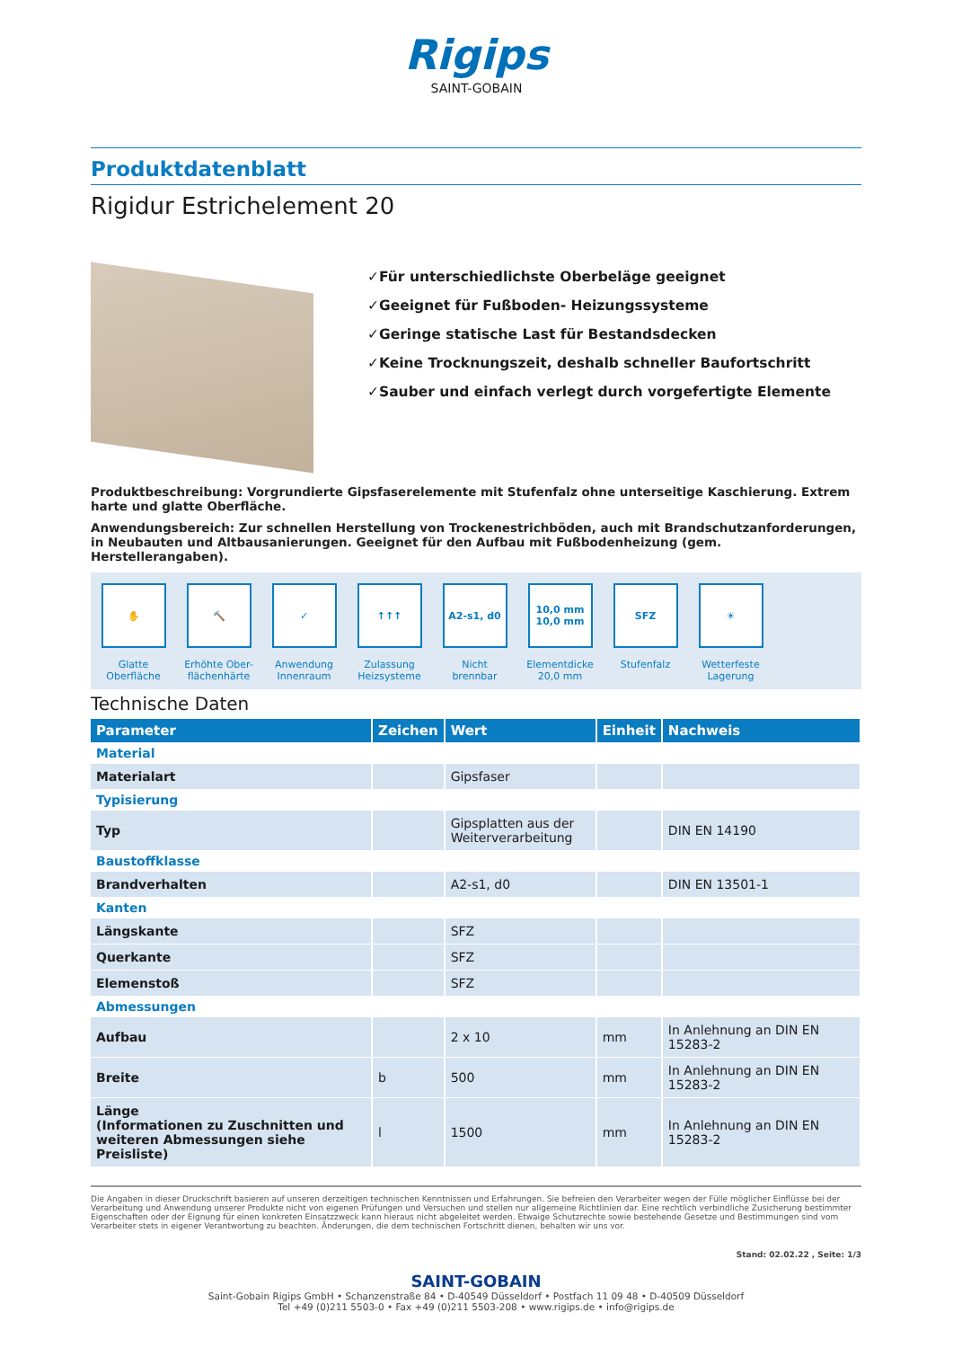Rigips
SAINT-GOBAIN
Produktdatenblatt
Rigidur Estrichelement 20
✓Für unterschiedlichste Oberbeläge geeignet
✓Geeignet für Fußboden- Heizungssysteme
✓Geringe statische Last für Bestandsdecken
✓Keine Trocknungszeit, deshalb schneller Baufortschritt
✓Sauber und einfach verlegt durch vorgefertigte Elemente
Produktbeschreibung: Vorgrundierte Gipsfaserelemente mit Stufenfalz ohne unterseitige Kaschierung. Extrem harte und glatte Oberfläche.
Anwendungsbereich: Zur schnellen Herstellung von Trockenestrichböden, auch mit Brandschutzanforderungen, in Neubauten und Altbausanierungen. Geeignet für den Aufbau mit Fußbodenheizung (gem. Herstellerangaben).
✋
Glatte
Oberfläche
🔨
Erhöhte Ober-
flächenhärte
✓
Anwendung
Innenraum
↑↑↑
Zulassung
Heizsysteme
A2-s1, d0
Nicht
brennbar
10,0 mm
10,0 mm
Elementdicke
20,0 mm
SFZ
Stufenfalz
☀
Wetterfeste
Lagerung
Technische Daten
| Parameter | Zeichen | Wert | Einheit | Nachweis |
| --- | --- | --- | --- | --- |
| Material | | | | |
| Materialart | | Gipsfaser | | |
| Typisierung | | | | |
| Typ | | Gipsplatten aus der Weiterverarbeitung | | DIN EN 14190 |
| Baustoffklasse | | | | |
| Brandverhalten | | A2-s1, d0 | | DIN EN 13501-1 |
| Kanten | | | | |
| Längskante | | SFZ | | |
| Querkante | | SFZ | | |
| Elemenstoß | | SFZ | | |
| Abmessungen | | | | |
| Aufbau | | 2 x 10 | mm | In Anlehnung an DIN EN 15283-2 |
| Breite | b | 500 | mm | In Anlehnung an DIN EN 15283-2 |
| Länge (Informationen zu Zuschnitten und weiteren Abmessungen siehe Preisliste) | l | 1500 | mm | In Anlehnung an DIN EN 15283-2 |
Die Angaben in dieser Druckschrift basieren auf unseren derzeitigen technischen Kenntnissen und Erfahrungen. Sie befreien den Verarbeiter wegen der Fülle möglicher Einflüsse bei der Verarbeitung und Anwendung unserer Produkte nicht von eigenen Prüfungen und Versuchen und stellen nur allgemeine Richtlinien dar. Eine rechtlich verbindliche Zusicherung bestimmter Eigenschaften oder der Eignung für einen konkreten Einsatzzweck kann hieraus nicht abgeleitet werden. Etwaige Schutzrechte sowie bestehende Gesetze und Bestimmungen sind vom Verarbeiter stets in eigener Verantwortung zu beachten. Änderungen, die dem technischen Fortschritt dienen, behalten wir uns vor.
Stand: 02.02.22 , Seite: 1/3
SAINT-GOBAIN
Saint-Gobain Rigips GmbH • Schanzenstraße 84 • D-40549 Düsseldorf • Postfach 11 09 48 • D-40509 Düsseldorf
Tel +49 (0)211 5503-0 • Fax +49 (0)211 5503-208 • www.rigips.de • info@rigips.de